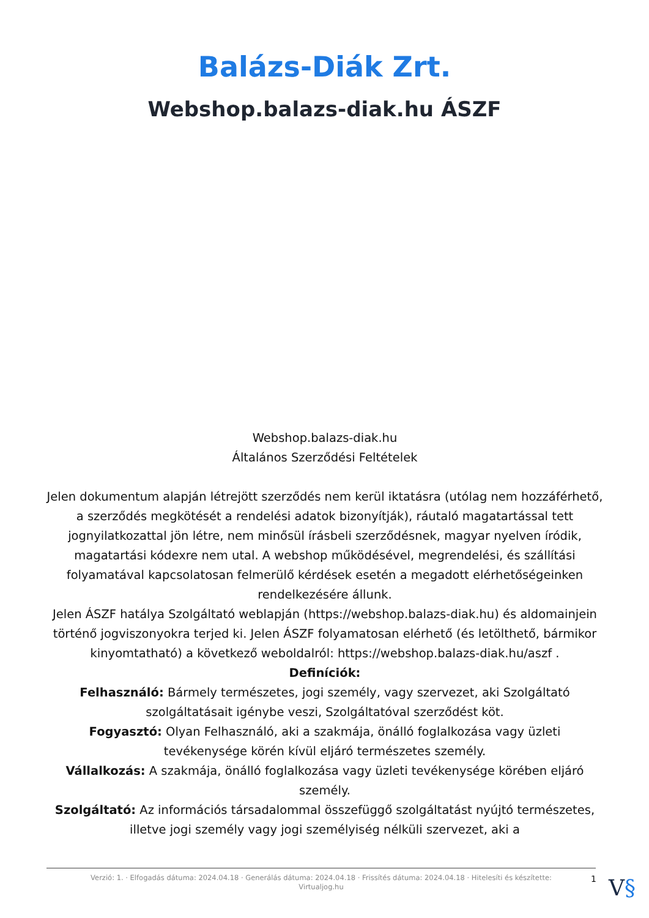Balázs-Diák Zrt.
Webshop.balazs-diak.hu ÁSZF
Webshop.balazs-diak.hu
Általános Szerződési Feltételek
Jelen dokumentum alapján létrejött szerződés nem kerül iktatásra (utólag nem hozzáférhető, a szerződés megkötését a rendelési adatok bizonyítják), ráutaló magatartással tett jognyilatkozattal jön létre, nem minősül írásbeli szerződésnek, magyar nyelven íródik, magatartási kódexre nem utal. A webshop működésével, megrendelési, és szállítási folyamatával kapcsolatosan felmerülő kérdések esetén a megadott elérhetőségeinken rendelkezésére állunk.
Jelen ÁSZF hatálya Szolgáltató weblapján (https://webshop.balazs-diak.hu) és aldomainjein történő jogviszonyokra terjed ki. Jelen ÁSZF folyamatosan elérhető (és letölthető, bármikor kinyomtatható) a következő weboldalról: https://webshop.balazs-diak.hu/aszf .
Definíciók:
Felhasználó: Bármely természetes, jogi személy, vagy szervezet, aki Szolgáltató szolgáltatásait igénybe veszi, Szolgáltatóval szerződést köt.
Fogyasztó: Olyan Felhasználó, aki a szakmája, önálló foglalkozása vagy üzleti tevékenysége körén kívül eljáró természetes személy.
Vállalkozás: A szakmája, önálló foglalkozása vagy üzleti tevékenysége körében eljáró személy.
Szolgáltató: Az információs társadalommal összefüggő szolgáltatást nyújtó természetes, illetve jogi személy vagy jogi személyiség nélküli szervezet, aki a
Verzió: 1. · Elfogadás dátuma: 2024.04.18 · Generálás dátuma: 2024.04.18 · Frissítés dátuma: 2024.04.18 · Hitelesíti és készítette:
Virtualjog.hu
1 V§